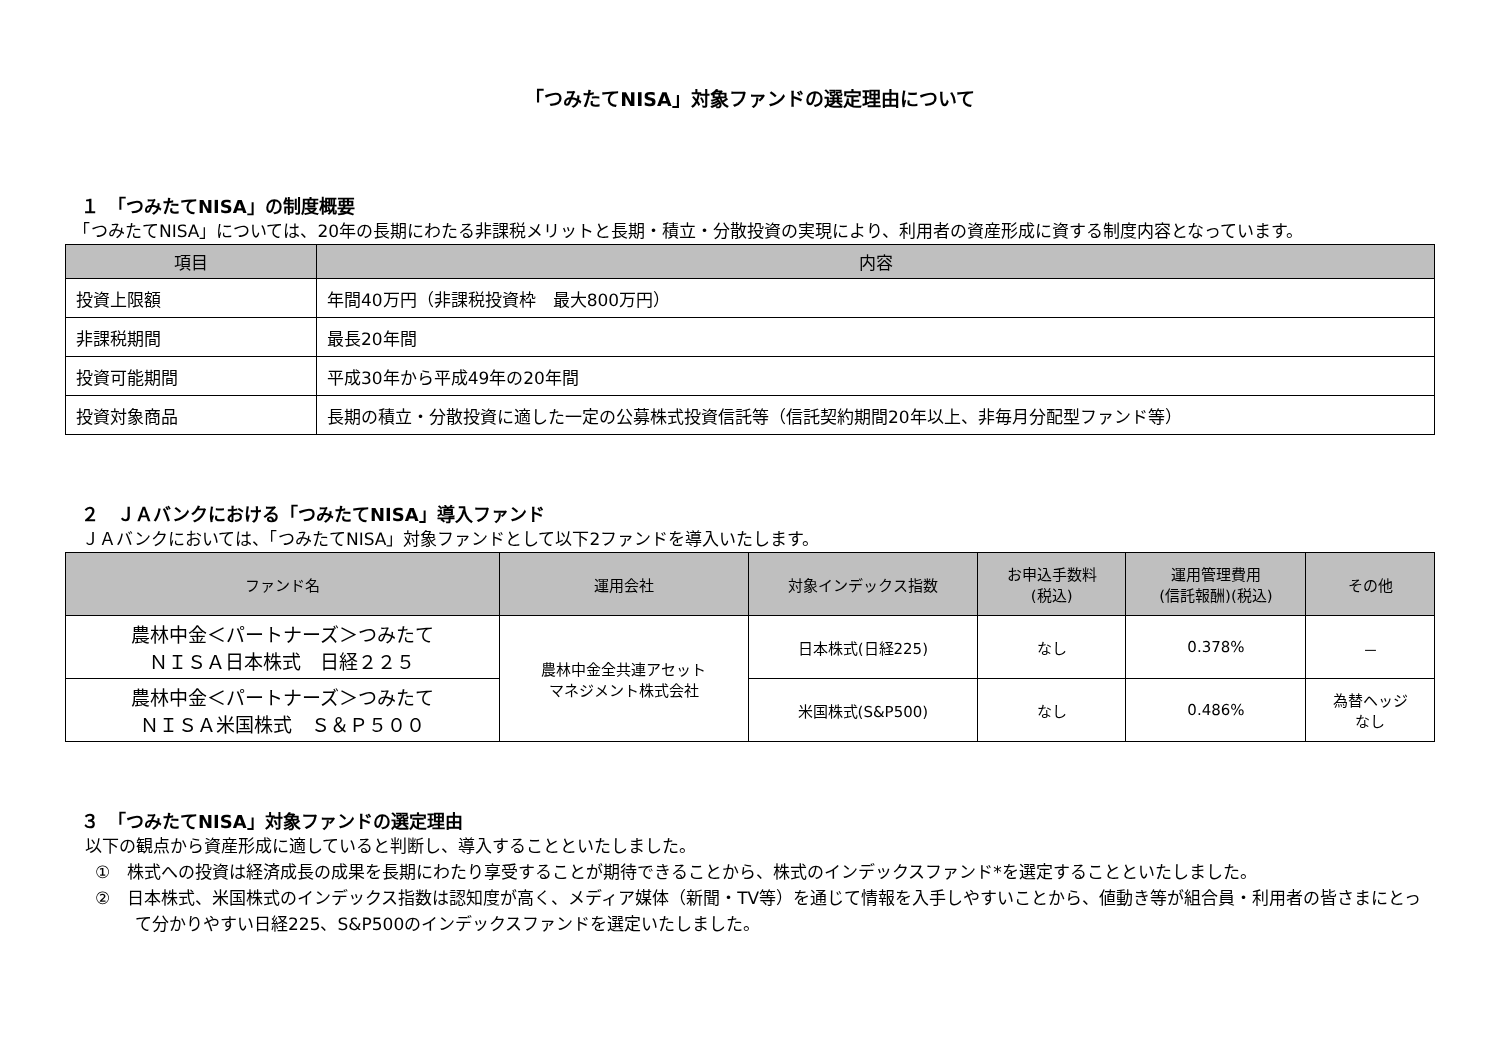「つみたてNISA」対象ファンドの選定理由について
１　「つみたてNISA」の制度概要
　「つみたてNISA」については、20年の長期にわたる非課税メリットと長期・積立・分散投資の実現により、利用者の資産形成に資する制度内容となっています。
| 項目 | 内容 |
| --- | --- |
| 投資上限額 | 年間40万円（非課税投資枠 最大800万円） |
| 非課税期間 | 最長20年間 |
| 投資可能期間 | 平成30年から平成49年の20年間 |
| 投資対象商品 | 長期の積立・分散投資に適した一定の公募株式投資信託等（信託契約期間20年以上、非毎月分配型ファンド等） |
２　ＪＡバンクにおける「つみたてNISA」導入ファンド
　ＪＡバンクにおいては、「つみたてNISA」対象ファンドとして以下2ファンドを導入いたします。
| ファンド名 | 運用会社 | 対象インデックス指数 | お申込手数料 (税込) | 運用管理費用 (信託報酬)(税込) | その他 |
| --- | --- | --- | --- | --- | --- |
| 農林中金＜パートナーズ＞つみたて ＮＩＳＡ日本株式 日経２２５ | 農林中金全共連アセット マネジメント株式会社 | 日本株式(日経225) | なし | 0.378% | － |
| 農林中金＜パートナーズ＞つみたて ＮＩＳＡ米国株式 Ｓ＆Ｐ５００ | | 米国株式(S&P500) | なし | 0.486% | 為替ヘッジ なし |
３　「つみたてNISA」対象ファンドの選定理由
以下の観点から資産形成に適していると判断し、導入することといたしました。
①　株式への投資は経済成長の成果を長期にわたり享受することが期待できることから、株式のインデックスファンド*を選定することといたしました。
②　日本株式、米国株式のインデックス指数は認知度が高く、メディア媒体（新聞・TV等）を通じて情報を入手しやすいことから、値動き等が組合員・利用者の皆さまにとって分かりやすい日経225、S&P500のインデックスファンドを選定いたしました。